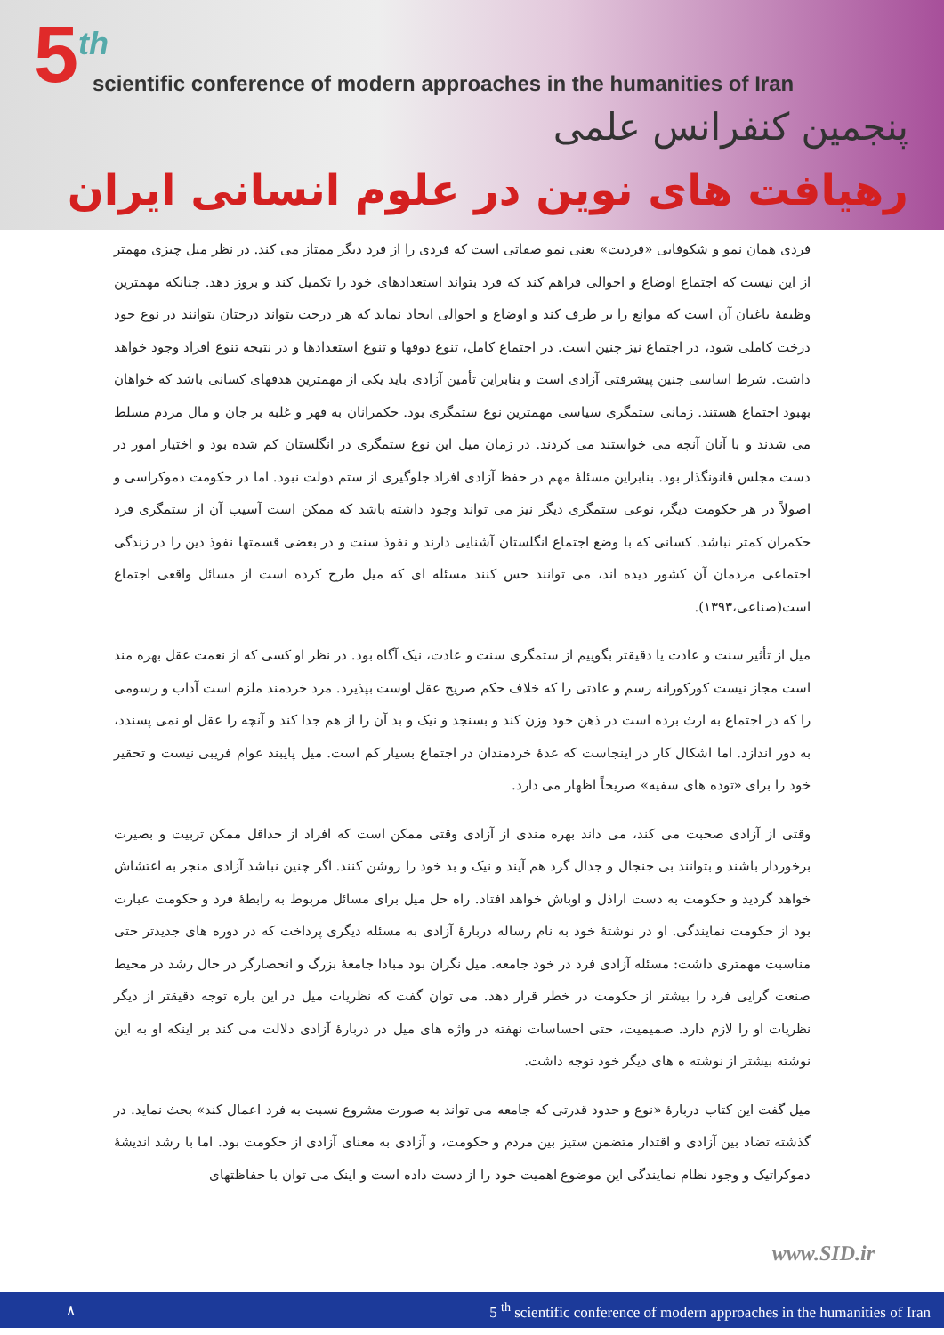5<sup>th</sup>
scientific conference of modern approaches in the humanities of Iran
پنجمین کنفرانس علمی
رهیافت های نوین در علوم انسانی ایران
فردی همان نمو و شکوفایی «فردیت» یعنی نمو صفاتی است که فردی را از فرد دیگر ممتاز می کند. در نظر میل چیزی مهمتر از این نیست که اجتماع اوضاع و احوالی فراهم کند که فرد بتواند استعدادهای خود را تکمیل کند و بروز دهد. چنانکه مهمترین وظیفهٔ باغبان آن است که موانع را بر طرف کند و اوضاع و احوالی ایجاد نماید که هر درخت بتواند درختان بتوانند در نوع خود درخت کاملی شود، در اجتماع نیز چنین است. در اجتماع کامل، تنوع ذوقها و تنوع استعدادها و در نتیجه تنوع افراد وجود خواهد داشت. شرط اساسی چنین پیشرفتی آزادی است و بنابراین تأمین آزادی باید یکی از مهمترین هدفهای کسانی باشد که خواهان بهبود اجتماع هستند. زمانی ستمگری سیاسی مهمترین نوع ستمگری بود. حکمرانان به قهر و غلبه بر جان و مال مردم مسلط می شدند و با آنان آنچه می خواستند می کردند. در زمان میل این نوع ستمگری در انگلستان کم شده بود و اختیار امور در دست مجلس قانونگذار بود. بنابراین مسئلهٔ مهم در حفظ آزادی افراد جلوگیری از ستم دولت نبود. اما در حکومت دموکراسی و اصولاً در هر حکومت دیگر، نوعی ستمگری دیگر نیز می تواند وجود داشته باشد که ممکن است آسیب آن از ستمگری فرد حکمران کمتر نباشد. کسانی که با وضع اجتماع انگلستان آشنایی دارند و نفوذ سنت و در بعضی قسمتها نفوذ دین را در زندگی اجتماعی مردمان آن کشور دیده اند، می توانند حس کنند مسئله ای که میل طرح کرده است از مسائل واقعی اجتماع است(صناعی،۱۳۹۳).
میل از تأثیر سنت و عادت یا دقیقتر بگوییم از ستمگری سنت و عادت، نیک آگاه بود. در نظر او کسی که از نعمت عقل بهره مند است مجاز نیست کورکورانه رسم و عادتی را که خلاف حکم صریح عقل اوست بپذیرد. مرد خردمند ملزم است آداب و رسومی را که در اجتماع به ارث برده است در ذهن خود وزن کند و بسنجد و نیک و بد آن را از هم جدا کند و آنچه را عقل او نمی پسندد، به دور اندازد. اما اشکال کار در اینجاست که عدهٔ خردمندان در اجتماع بسیار کم است. میل پایبند عوام فریبی نیست و تحقیر خود را برای «توده های سفیه» صریحاً اظهار می دارد.
وقتی از آزادی صحبت می کند، می داند بهره مندی از آزادی وقتی ممکن است که افراد از حداقل ممکن تربیت و بصیرت برخوردار باشند و بتوانند بی جنجال و جدال گرد هم آیند و نیک و بد خود را روشن کنند. اگر چنین نباشد آزادی منجر به اغتشاش خواهد گردید و حکومت به دست اراذل و اوباش خواهد افتاد. راه حل میل برای مسائل مربوط به رابطهٔ فرد و حکومت عبارت بود از حکومت نمایندگی. او در نوشتهٔ خود به نام رساله دربارهٔ آزادی به مسئله دیگری پرداخت که در دوره های جدیدتر حتی مناسبت مهمتری داشت: مسئله آزادی فرد در خود جامعه. میل نگران بود مبادا جامعهٔ بزرگ و انحصارگر در حال رشد در محیط صنعت گرایی فرد را بیشتر از حکومت در خطر قرار دهد. می توان گفت که نظریات میل در این باره توجه دقیقتر از دیگر نظریات او را لازم دارد. صمیمیت، حتی احساسات نهفته در واژه های میل در دربارهٔ آزادی دلالت می کند بر اینکه او به این نوشته بیشتر از نوشته ه های دیگر خود توجه داشت.
میل گفت این کتاب دربارهٔ «نوع و حدود قدرتی که جامعه می تواند به صورت مشروع نسبت به فرد اعمال کند» بحث نماید. در گذشته تضاد بین آزادی و اقتدار متضمن ستیز بین مردم و حکومت، و آزادی به معنای آزادی از حکومت بود. اما با رشد اندیشهٔ دموکراتیک و وجود نظام نمایندگی این موضوع اهمیت خود را از دست داده است و اینک می توان با حفاظتهای
www.SID.ir
٨ 5 <sup>th</sup> scientific conference of modern approaches in the humanities of Iran